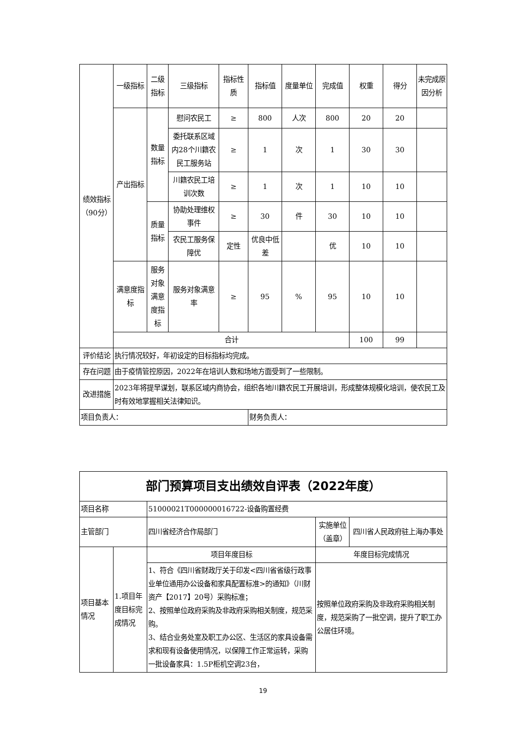| 绩效指标（90分） | 一级指标 | 二级指标 | 三级指标 | 指标性质 | 指标值 | 度量单位 | 完成值 | 权重 | 得分 | 未完成原因分析 |
| | 产出指标 | 数量指标 | 慰问农民工 | ≥ | 800 | 人次 | 800 | 20 | 20 | |
| | | | 委托联系区域内28个川籍农民工服务站 | ≥ | 1 | 次 | 1 | 30 | 30 | |
| | | | 川籍农民工培训次数 | ≥ | 1 | 次 | 1 | 10 | 10 | |
| | | 质量指标 | 协助处理维权事件 | ≥ | 30 | 件 | 30 | 10 | 10 | |
| | | | 农民工服务保障优 | 定性 | 优良中低差 | | 优 | 10 | 10 | |
| | 满意度指标 | 服务对象满意度指标 | 服务对象满意率 | ≥ | 95 | % | 95 | 10 | 10 | |
| | 合计 | | | | | | | 100 | 99 | |
| 评价结论 | 执行情况较好，年初设定的目标指标均完成。 | | | | | | | | | |
| 存在问题 | 由于疫情管控原因，2022年在培训人数和场地方面受到了一些限制。 | | | | | | | | | |
| 改进措施 | 2023年将提早谋划，联系区域内商协会，组织各地川籍农民工开展培训，形成整体规模化培训，使农民工及时有效地掌握相关法律知识。 | | | | | | | | | |
| 项目负责人： | | | | | 财务负责人： | | | | | |
| 部门预算项目支出绩效自评表（2022年度） | | | | |
| 项目名称 | | 51000021T000000016722-设备购置经费 | | |
| 主管部门 | | 四川省经济合作局部门 | 实施单位（盖章） | 四川省人民政府驻上海办事处 |
| 项目基本情况 | 1.项目年度目标完成情况 | 项目年度目标 | 年度目标完成情况 | |
| | | 1、符合《四川省财政厅关于印发<四川省省级行政事业单位通用办公设备和家具配置标准>的通知》（川财资产【2017】20号）采购标准； 2、按照单位政府采购及非政府采购相关制度，规范采购。 3、结合业务处室及职工办公区、生活区的家具设备需求和现有设备使用情况，以保障工作正常运转，采购一批设备家具：1.5P柜机空调23台， | 按照单位政府采购及非政府采购相关制度，规范采购了一批空调，提升了职工办公居住环境。 | |
19